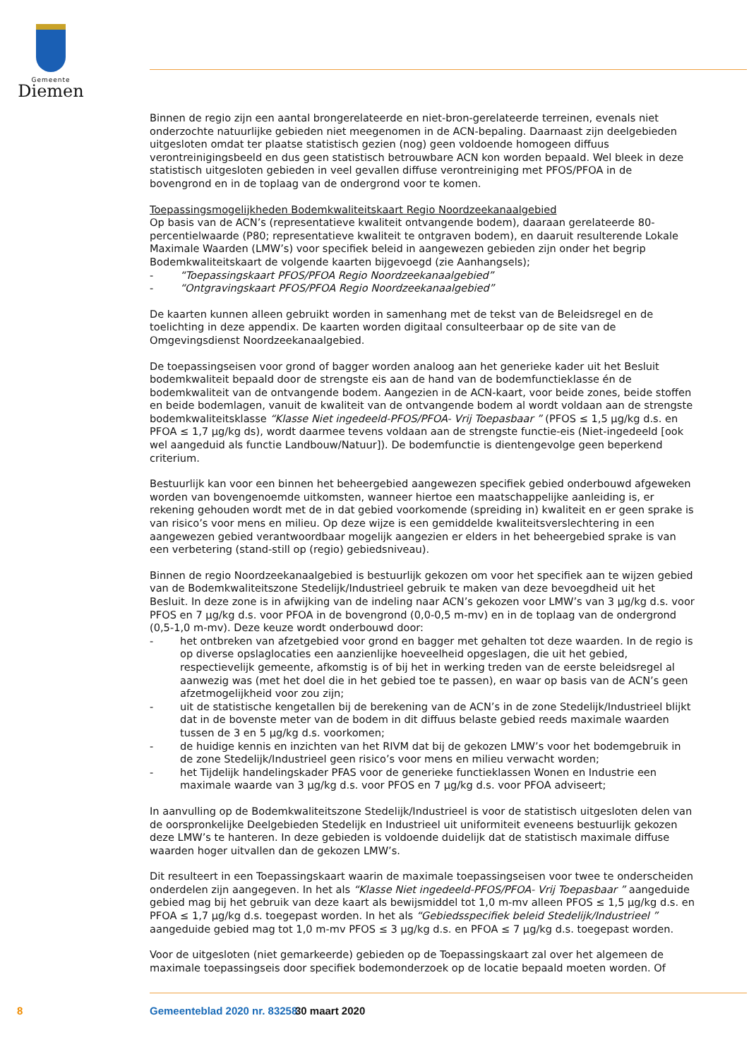Gemeente
Diemen
Binnen de regio zijn een aantal brongerelateerde en niet-bron-gerelateerde terreinen, evenals niet onderzochte natuurlijke gebieden niet meegenomen in de ACN-bepaling. Daarnaast zijn deelgebieden uitgesloten omdat ter plaatse statistisch gezien (nog) geen voldoende homogeen diffuus verontreinigingsbeeld en dus geen statistisch betrouwbare ACN kon worden bepaald. Wel bleek in deze statistisch uitgesloten gebieden in veel gevallen diffuse verontreiniging met PFOS/PFOA in de bovengrond en in de toplaag van de ondergrond voor te komen.
Toepassingsmogelijkheden Bodemkwaliteitskaart Regio Noordzeekanaalgebied
Op basis van de ACN’s (representatieve kwaliteit ontvangende bodem), daaraan gerelateerde 80-percentielwaarde (P80; representatieve kwaliteit te ontgraven bodem), en daaruit resulterende Lokale Maximale Waarden (LMW’s) voor specifiek beleid in aangewezen gebieden zijn onder het begrip Bodemkwaliteitskaart de volgende kaarten bijgevoegd (zie Aanhangsels);
- “Toepassingskaart PFOS/PFOA Regio Noordzeekanaalgebied”
- “Ontgravingskaart PFOS/PFOA Regio Noordzeekanaalgebied”
De kaarten kunnen alleen gebruikt worden in samenhang met de tekst van de Beleidsregel en de toelichting in deze appendix. De kaarten worden digitaal consulteerbaar op de site van de Omgevingsdienst Noordzeekanaalgebied.
De toepassingseisen voor grond of bagger worden analoog aan het generieke kader uit het Besluit bodemkwaliteit bepaald door de strengste eis aan de hand van de bodemfunctieklasse én de bodemkwaliteit van de ontvangende bodem. Aangezien in de ACN-kaart, voor beide zones, beide stoffen en beide bodemlagen, vanuit de kwaliteit van de ontvangende bodem al wordt voldaan aan de strengste bodemkwaliteitsklasse “Klasse Niet ingedeeld-PFOS/PFOA- Vrij Toepasbaar ” (PFOS ≤ 1,5 µg/kg d.s. en PFOA ≤ 1,7 µg/kg ds), wordt daarmee tevens voldaan aan de strengste functie-eis (Niet-ingedeeld [ook wel aangeduid als functie Landbouw/Natuur]). De bodemfunctie is dientengevolge geen beperkend criterium.
Bestuurlijk kan voor een binnen het beheergebied aangewezen specifiek gebied onderbouwd afgeweken worden van bovengenoemde uitkomsten, wanneer hiertoe een maatschappelijke aanleiding is, er rekening gehouden wordt met de in dat gebied voorkomende (spreiding in) kwaliteit en er geen sprake is van risico’s voor mens en milieu. Op deze wijze is een gemiddelde kwaliteitsverslechtering in een aangewezen gebied verantwoordbaar mogelijk aangezien er elders in het beheergebied sprake is van een verbetering (stand-still op (regio) gebiedsniveau).
Binnen de regio Noordzeekanaalgebied is bestuurlijk gekozen om voor het specifiek aan te wijzen gebied van de Bodemkwaliteitszone Stedelijk/Industrieel gebruik te maken van deze bevoegdheid uit het Besluit. In deze zone is in afwijking van de indeling naar ACN’s gekozen voor LMW’s van 3 µg/kg d.s. voor PFOS en 7 µg/kg d.s. voor PFOA in de bovengrond (0,0-0,5 m-mv) en in de toplaag van de ondergrond (0,5-1,0 m-mv). Deze keuze wordt onderbouwd door:
- het ontbreken van afzetgebied voor grond en bagger met gehalten tot deze waarden. In de regio is op diverse opslaglocaties een aanzienlijke hoeveelheid opgeslagen, die uit het gebied, respectievelijk gemeente, afkomstig is of bij het in werking treden van de eerste beleidsregel al aanwezig was (met het doel die in het gebied toe te passen), en waar op basis van de ACN’s geen afzetmogelijkheid voor zou zijn;
- uit de statistische kengetallen bij de berekening van de ACN’s in de zone Stedelijk/Industrieel blijkt dat in de bovenste meter van de bodem in dit diffuus belaste gebied reeds maximale waarden tussen de 3 en 5 µg/kg d.s. voorkomen;
- de huidige kennis en inzichten van het RIVM dat bij de gekozen LMW’s voor het bodemgebruik in de zone Stedelijk/Industrieel geen risico’s voor mens en milieu verwacht worden;
- het Tijdelijk handelingskader PFAS voor de generieke functieklassen Wonen en Industrie een maximale waarde van 3 µg/kg d.s. voor PFOS en 7 µg/kg d.s. voor PFOA adviseert;
In aanvulling op de Bodemkwaliteitszone Stedelijk/Industrieel is voor de statistisch uitgesloten delen van de oorspronkelijke Deelgebieden Stedelijk en Industrieel uit uniformiteit eveneens bestuurlijk gekozen deze LMW’s te hanteren. In deze gebieden is voldoende duidelijk dat de statistisch maximale diffuse waarden hoger uitvallen dan de gekozen LMW’s.
Dit resulteert in een Toepassingskaart waarin de maximale toepassingseisen voor twee te onderscheiden onderdelen zijn aangegeven. In het als “Klasse Niet ingedeeld-PFOS/PFOA- Vrij Toepasbaar ” aangeduide gebied mag bij het gebruik van deze kaart als bewijsmiddel tot 1,0 m-mv alleen PFOS ≤ 1,5 µg/kg d.s. en PFOA ≤ 1,7 µg/kg d.s. toegepast worden. In het als “Gebiedsspecifiek beleid Stedelijk/Industrieel ” aangeduide gebied mag tot 1,0 m-mv PFOS ≤ 3 µg/kg d.s. en PFOA ≤ 7 µg/kg d.s. toegepast worden.
Voor de uitgesloten (niet gemarkeerde) gebieden op de Toepassingskaart zal over het algemeen de maximale toepassingseis door specifiek bodemonderzoek op de locatie bepaald moeten worden. Of
8 Gemeenteblad 2020 nr. 83258 30 maart 2020